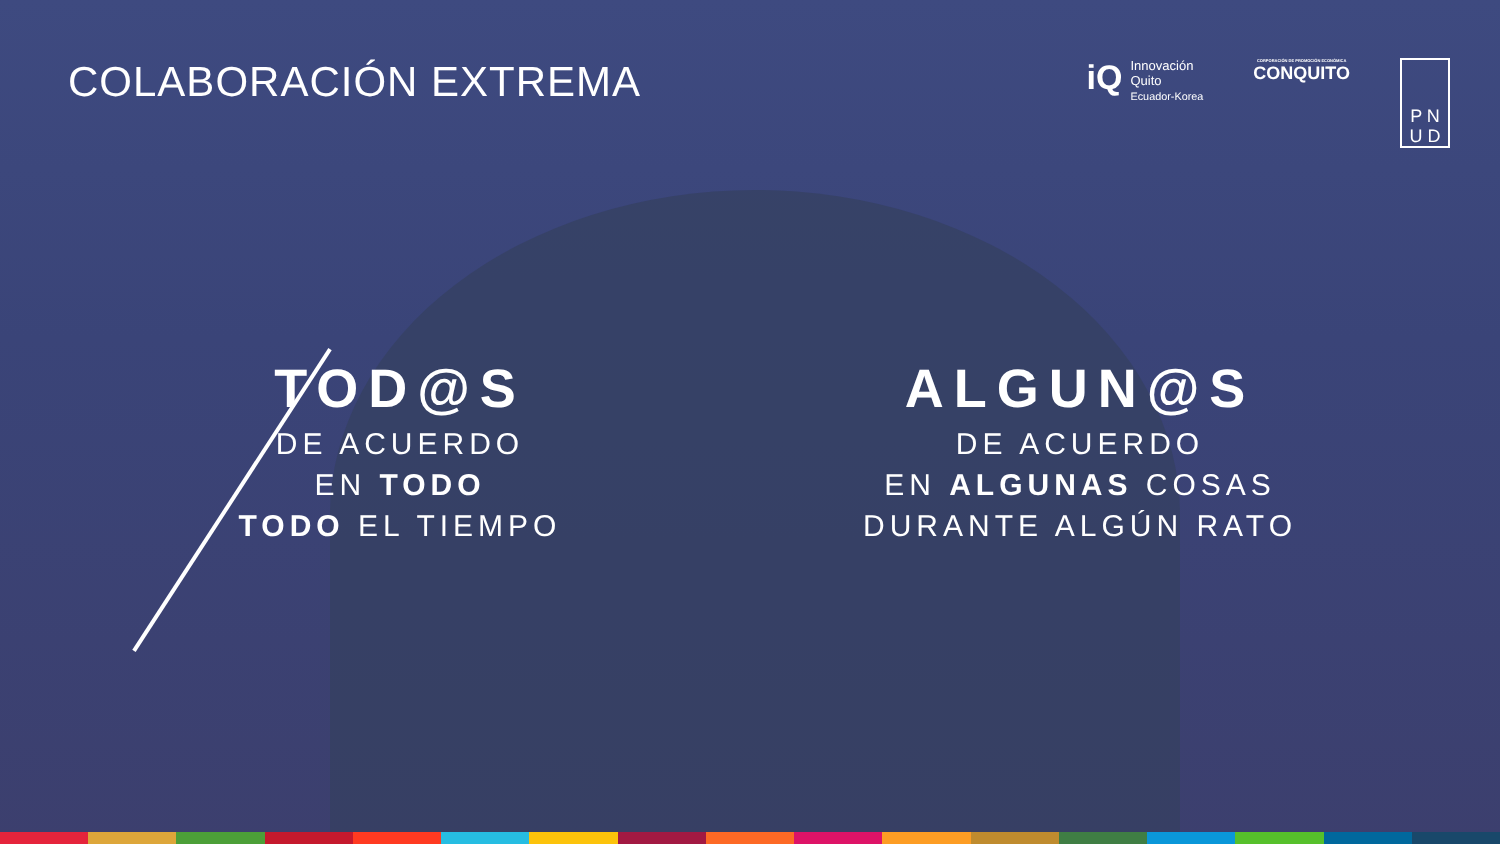COLABORACIÓN EXTREMA
iQ
Innovación
Quito
Ecuador-Korea
CORPORACIÓN DE PROMOCIÓN ECONÓMICA
CONQUITO
P N
U D
TOD@S
DE ACUERDO
EN TODO
TODO EL TIEMPO
ALGUN@S
DE ACUERDO
EN ALGUNAS COSAS
DURANTE ALGÚN RATO